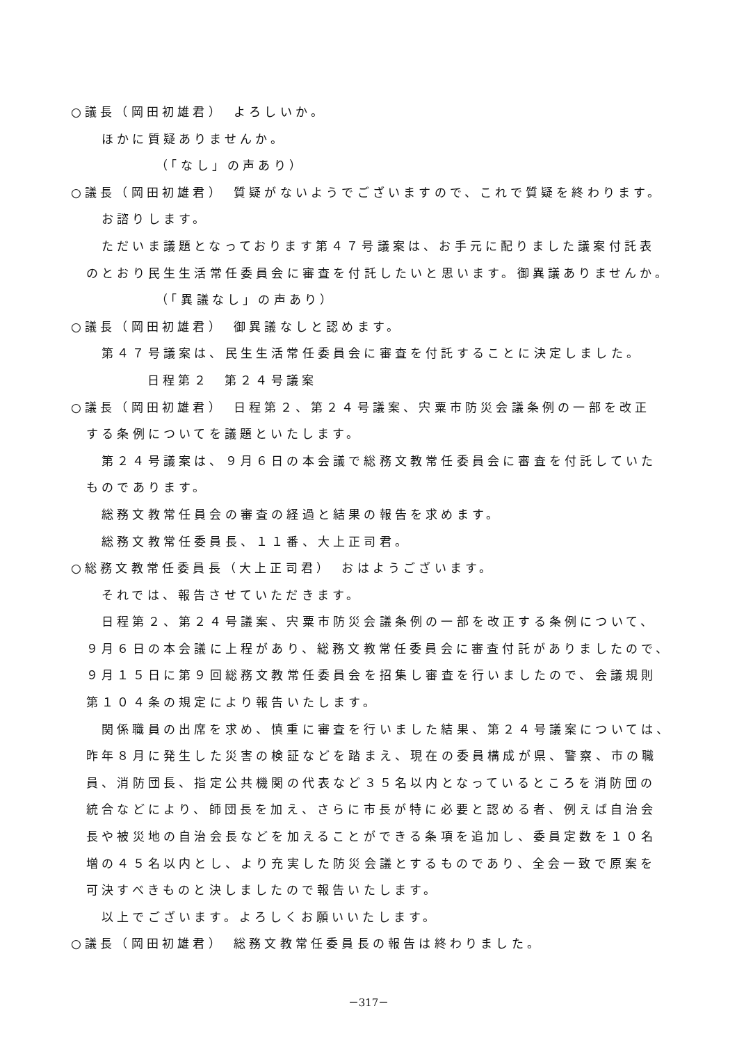○議長（岡田初雄君）　よろしいか。
ほかに質疑ありませんか。
（「なし」の声あり）
○議長（岡田初雄君）　質疑がないようでございますので、これで質疑を終わります。
お諮りします。
ただいま議題となっております第４７号議案は、お手元に配りました議案付託表
のとおり民生生活常任委員会に審査を付託したいと思います。御異議ありませんか。
（「異議なし」の声あり）
○議長（岡田初雄君）　御異議なしと認めます。
第４７号議案は、民生生活常任委員会に審査を付託することに決定しました。
日程第２　第２４号議案
○議長（岡田初雄君）　日程第２、第２４号議案、宍粟市防災会議条例の一部を改正
する条例についてを議題といたします。
第２４号議案は、９月６日の本会議で総務文教常任委員会に審査を付託していた
ものであります。
総務文教常任員会の審査の経過と結果の報告を求めます。
総務文教常任委員長、１１番、大上正司君。
○総務文教常任委員長（大上正司君）　おはようございます。
それでは、報告させていただきます。
日程第２、第２４号議案、宍粟市防災会議条例の一部を改正する条例について、
９月６日の本会議に上程があり、総務文教常任委員会に審査付託がありましたので、
９月１５日に第９回総務文教常任委員会を招集し審査を行いましたので、会議規則
第１０４条の規定により報告いたします。
関係職員の出席を求め、慎重に審査を行いました結果、第２４号議案については、
昨年８月に発生した災害の検証などを踏まえ、現在の委員構成が県、警察、市の職
員、消防団長、指定公共機関の代表など３５名以内となっているところを消防団の
統合などにより、師団長を加え、さらに市長が特に必要と認める者、例えば自治会
長や被災地の自治会長などを加えることができる条項を追加し、委員定数を１０名
増の４５名以内とし、より充実した防災会議とするものであり、全会一致で原案を
可決すべきものと決しましたので報告いたします。
以上でございます。よろしくお願いいたします。
○議長（岡田初雄君）　総務文教常任委員長の報告は終わりました。
－317－